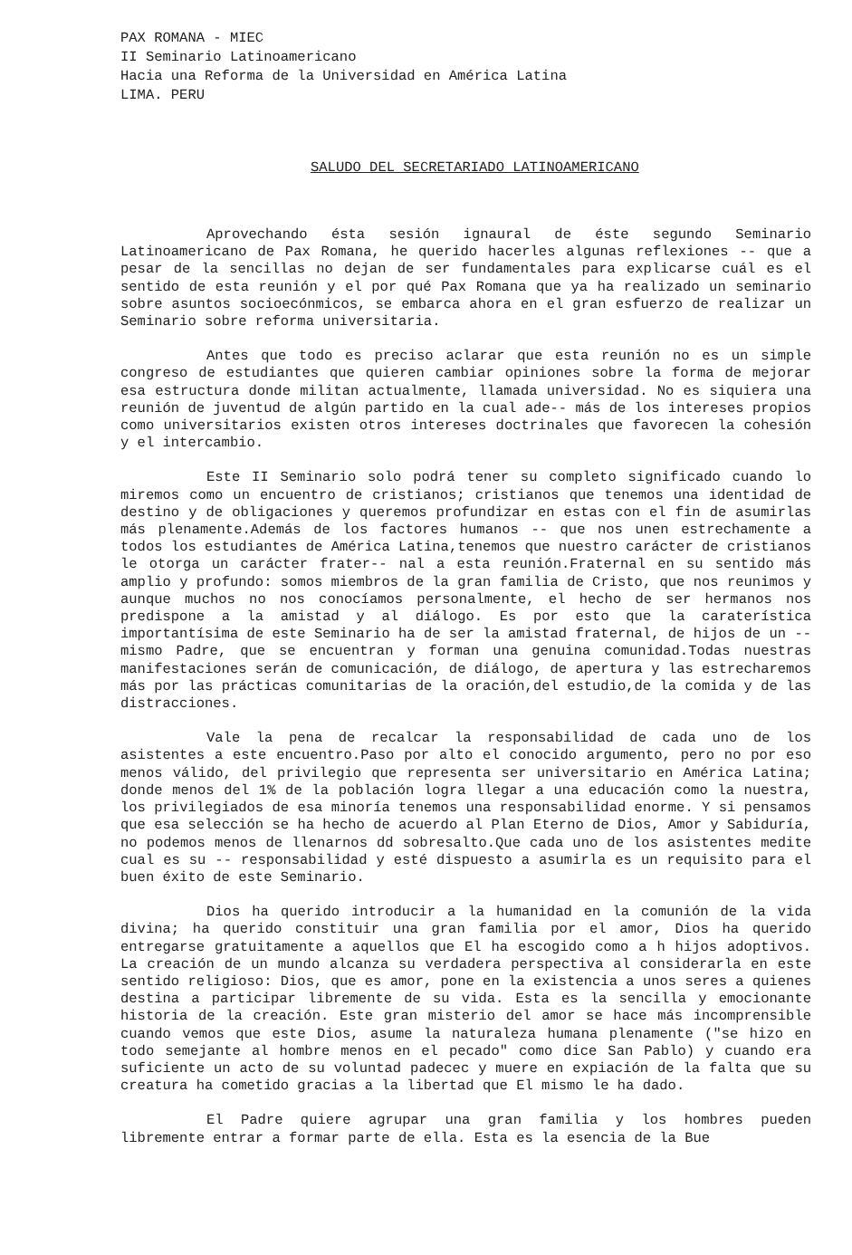PAX ROMANA - MIEC
II Seminario Latinoamericano
Hacia una Reforma de la Universidad en América Latina
LIMA. PERU
SALUDO DEL SECRETARIADO LATINOAMERICANO
Aprovechando ésta sesión ignaural de éste segundo Seminario Latinoamericano de Pax Romana, he querido hacerles algunas reflexiones -- que a pesar de la sencillas no dejan de ser fundamentales para explicarse cuál es el sentido de esta reunión y el por qué Pax Romana que ya ha realizado un seminario sobre asuntos socioecónmicos, se embarca ahora en el gran esfuerzo de realizar un Seminario sobre reforma universitaria.
Antes que todo es preciso aclarar que esta reunión no es un simple congreso de estudiantes que quieren cambiar opiniones sobre la forma de mejorar esa estructura donde militan actualmente, llamada universidad. No es siquiera una reunión de juventud de algún partido en la cual ade-- más de los intereses propios como universitarios existen otros intereses doctrinales que favorecen la cohesión y el intercambio.
Este II Seminario solo podrá tener su completo significado cuando lo miremos como un encuentro de cristianos; cristianos que tenemos una identidad de destino y de obligaciones y queremos profundizar en estas con el fin de asumirlas más plenamente.Además de los factores humanos -- que nos unen estrechamente a todos los estudiantes de América Latina,tenemos que nuestro carácter de cristianos le otorga un carácter frater-- nal a esta reunión.Fraternal en su sentido más amplio y profundo: somos miembros de la gran familia de Cristo, que nos reunimos y aunque muchos no nos conocíamos personalmente, el hecho de ser hermanos nos predispone a la amistad y al diálogo. Es por esto que la caraterística importantísima de este Seminario ha de ser la amistad fraternal, de hijos de un -- mismo Padre, que se encuentran y forman una genuina comunidad.Todas nuestras manifestaciones serán de comunicación, de diálogo, de apertura y las estrecharemos más por las prácticas comunitarias de la oración,del estudio,de la comida y de las distracciones.
Vale la pena de recalcar la responsabilidad de cada uno de los asistentes a este encuentro.Paso por alto el conocido argumento, pero no por eso menos válido, del privilegio que representa ser universitario en América Latina; donde menos del 1% de la población logra llegar a una educación como la nuestra, los privilegiados de esa minoría tenemos una responsabilidad enorme. Y si pensamos que esa selección se ha hecho de acuerdo al Plan Eterno de Dios, Amor y Sabiduría, no podemos menos de llenarnos dd sobresalto.Que cada uno de los asistentes medite cual es su -- responsabilidad y esté dispuesto a asumirla es un requisito para el buen éxito de este Seminario.
Dios ha querido introducir a la humanidad en la comunión de la vida divina; ha querido constituir una gran familia por el amor, Dios ha querido entregarse gratuitamente a aquellos que El ha escogido como a h hijos adoptivos. La creación de un mundo alcanza su verdadera perspectiva al considerarla en este sentido religioso: Dios, que es amor, pone en la existencia a unos seres a quienes destina a participar libremente de su vida. Esta es la sencilla y emocionante historia de la creación. Este gran misterio del amor se hace más incomprensible cuando vemos que este Dios, asume la naturaleza humana plenamente ("se hizo en todo semejante al hombre menos en el pecado" como dice San Pablo) y cuando era suficiente un acto de su voluntad padecec y muere en expiación de la falta que su creatura ha cometido gracias a la libertad que El mismo le ha dado.
El Padre quiere agrupar una gran familia y los hombres pueden libremente entrar a formar parte de ella. Esta es la esencia de la Bue